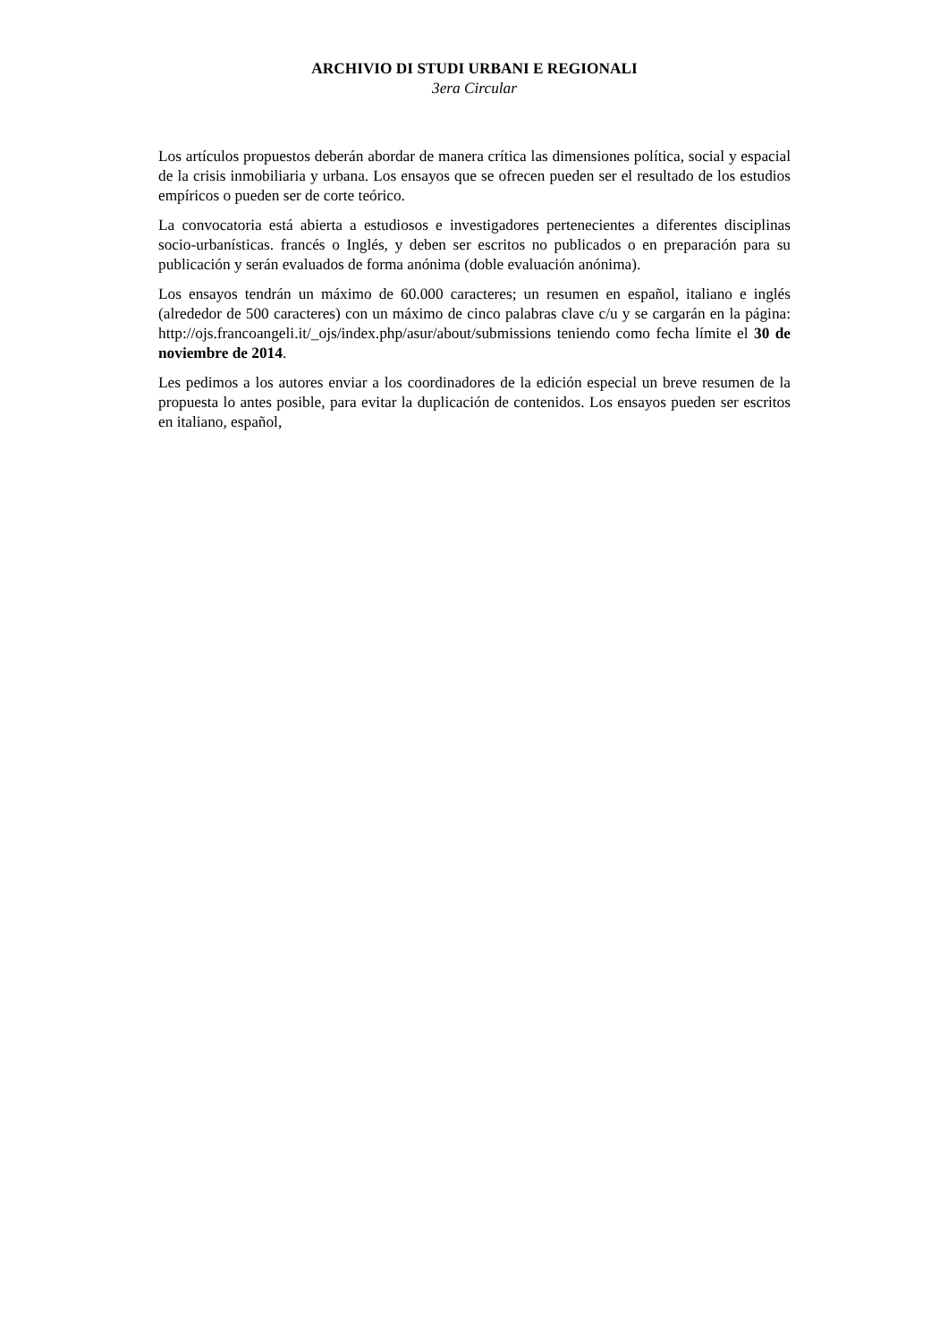ARCHIVIO DI STUDI URBANI E REGIONALI
3era Circular
Los artículos propuestos deberán abordar de manera crítica las dimensiones política, social y espacial de la crisis inmobiliaria y urbana. Los ensayos que se ofrecen pueden ser el resultado de los estudios empíricos o pueden ser de corte teórico.
La convocatoria está abierta a estudiosos e investigadores pertenecientes a diferentes disciplinas socio-urbanísticas. francés o Inglés, y deben ser escritos no publicados o en preparación para su publicación y serán evaluados de forma anónima (doble evaluación anónima).
Los ensayos tendrán un máximo de 60.000 caracteres; un resumen en español, italiano e inglés (alrededor de 500 caracteres) con un máximo de cinco palabras clave c/u y se cargarán en la página: http://ojs.francoangeli.it/_ojs/index.php/asur/about/submissions teniendo como fecha límite el 30 de noviembre de 2014.
Les pedimos a los autores enviar a los coordinadores de la edición especial un breve resumen de la propuesta lo antes posible, para evitar la duplicación de contenidos. Los ensayos pueden ser escritos en italiano, español,